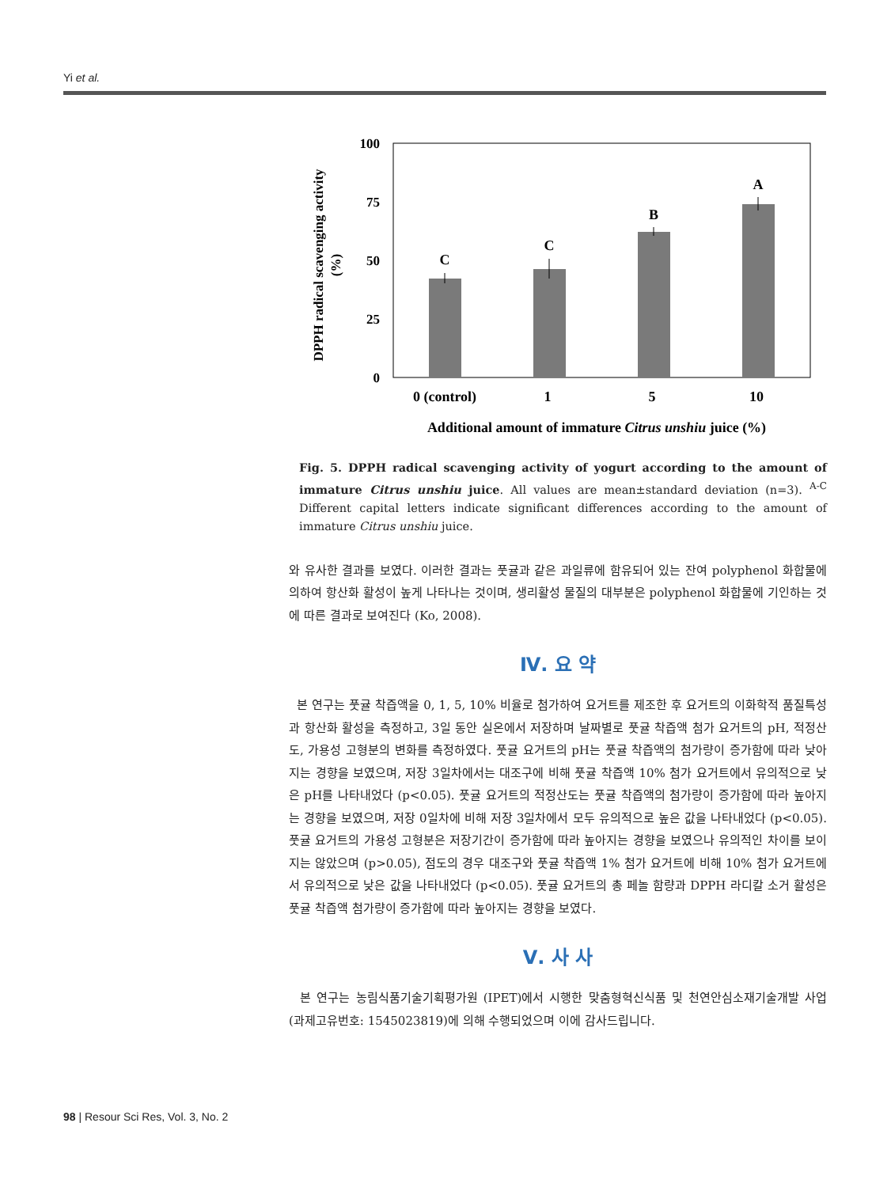Yi et al.
100
75
50
25
0
C
C
B
A
0 (control)
1
5
10
Additional amount of immature Citrus unshiu juice (%)
DPPH radical scavenging activity
(%)
Fig. 5. DPPH radical scavenging activity of yogurt according to the amount of immature Citrus unshiu juice. All values are mean±standard deviation (n=3). <sup>A-C</sup> Different capital letters indicate significant differences according to the amount of immature Citrus unshiu juice.
와 유사한 결과를 보였다. 이러한 결과는 풋귤과 같은 과일류에 함유되어 있는 잔여 polyphenol 화합물에 의하여 항산화 활성이 높게 나타나는 것이며, 생리활성 물질의 대부분은 polyphenol 화합물에 기인하는 것에 따른 결과로 보여진다 (Ko, 2008).
Ⅳ. 요 약
본 연구는 풋귤 착즙액을 0, 1, 5, 10% 비율로 첨가하여 요거트를 제조한 후 요거트의 이화학적 품질특성과 항산화 활성을 측정하고, 3일 동안 실온에서 저장하며 날짜별로 풋귤 착즙액 첨가 요거트의 pH, 적정산도, 가용성 고형분의 변화를 측정하였다. 풋귤 요거트의 pH는 풋귤 착즙액의 첨가량이 증가함에 따라 낮아지는 경향을 보였으며, 저장 3일차에서는 대조구에 비해 풋귤 착즙액 10% 첨가 요거트에서 유의적으로 낮은 pH를 나타내었다 (p<0.05). 풋귤 요거트의 적정산도는 풋귤 착즙액의 첨가량이 증가함에 따라 높아지는 경향을 보였으며, 저장 0일차에 비해 저장 3일차에서 모두 유의적으로 높은 값을 나타내었다 (p<0.05). 풋귤 요거트의 가용성 고형분은 저장기간이 증가함에 따라 높아지는 경향을 보였으나 유의적인 차이를 보이지는 않았으며 (p>0.05), 점도의 경우 대조구와 풋귤 착즙액 1% 첨가 요거트에 비해 10% 첨가 요거트에서 유의적으로 낮은 값을 나타내었다 (p<0.05). 풋귤 요거트의 총 페놀 함량과 DPPH 라디칼 소거 활성은 풋귤 착즙액 첨가량이 증가함에 따라 높아지는 경향을 보였다.
Ⅴ. 사 사
본 연구는 농림식품기술기획평가원 (IPET)에서 시행한 맞춤형혁신식품 및 천연안심소재기술개발 사업 (과제고유번호: 1545023819)에 의해 수행되었으며 이에 감사드립니다.
98 | Resour Sci Res, Vol. 3, No. 2